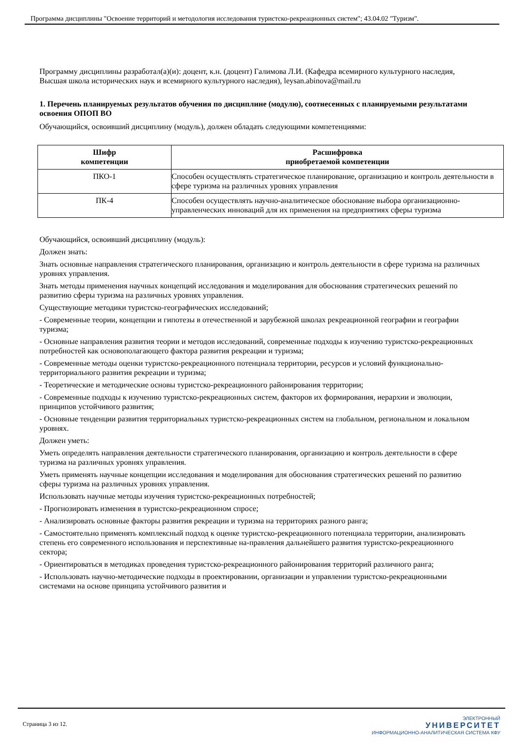Программа дисциплины "Освоение территорий и методология исследования туристско-рекреационных систем"; 43.04.02 "Туризм".
Программу дисциплины разработал(а)(и): доцент, к.н. (доцент) Галимова Л.И. (Кафедра всемирного культурного наследия, Высшая школа исторических наук и всемирного культурного наследия), leysan.abinova@mail.ru
1. Перечень планируемых результатов обучения по дисциплине (модулю), соотнесенных с планируемыми результатами освоения ОПОП ВО
Обучающийся, освоивший дисциплину (модуль), должен обладать следующими компетенциями:
| Шифр компетенции | Расшифровка приобретаемой компетенции |
| --- | --- |
| ПКО-1 | Способен осуществлять стратегическое планирование, организацию и контроль деятельности в сфере туризма на различных уровнях управления |
| ПК-4 | Способен осуществлять научно-аналитическое обоснование выбора организационно-управленческих инноваций для их применения на предприятиях сферы туризма |
Обучающийся, освоивший дисциплину (модуль):
Должен знать:
Знать основные направления стратегического планирования, организацию и контроль деятельности в сфере туризма на различных уровнях управления.
Знать методы применения научных концепций исследования и моделирования для обоснования стратегических решений по развитию сферы туризма на различных уровнях управления.
Существующие методики туристско-географических исследований;
- Современные теории, концепции и гипотезы в отечественной и зарубежной школах рекреационной географии и географии туризма;
- Основные направления развития теории и методов исследований, современные подходы к изучению туристско-рекреационных потребностей как основополагающего фактора развития рекреации и туризма;
- Современные методы оценки туристско-рекреационного потенциала территории, ресурсов и условий функционально-территориального развития рекреации и туризма;
- Теоретические и методические основы туристско-рекреационного районирования территории;
- Современные подходы к изучению туристско-рекреационных систем, факторов их формирования, иерархии и эволюции, принципов устойчивого развития;
- Основные тенденции развития территориальных туристско-рекреационных систем на глобальном, региональном и локальном уровнях.
Должен уметь:
Уметь определять направления деятельности стратегического планирования, организацию и контроль деятельности в сфере туризма на различных уровнях управления.
Уметь применять научные концепции исследования и моделирования для обоснования стратегических решений по развитию сферы туризма на различных уровнях управления.
Использовать научные методы изучения туристско-рекреационных потребностей;
- Прогнозировать изменения в туристско-рекреационном спросе;
- Анализировать основные факторы развития рекреации и туризма на территориях разного ранга;
- Самостоятельно применять комплексный подход к оценке туристско-рекреационного потенциала территории, анализировать степень его современного использования и перспективные на-правления дальнейшего развития туристско-рекреационного сектора;
- Ориентироваться в методиках проведения туристско-рекреационного районирования территорий различного ранга;
- Использовать научно-методические подходы в проектировании, организации и управлении туристско-рекреационными системами на основе принципа устойчивого развития и
Страница 3 из 12.
ЭЛЕКТРОННЫЙ
УНИВЕРСИТЕТ
ИНФОРМАЦИОННО-АНАЛИТИЧЕСКАЯ СИСТЕМА КФУ